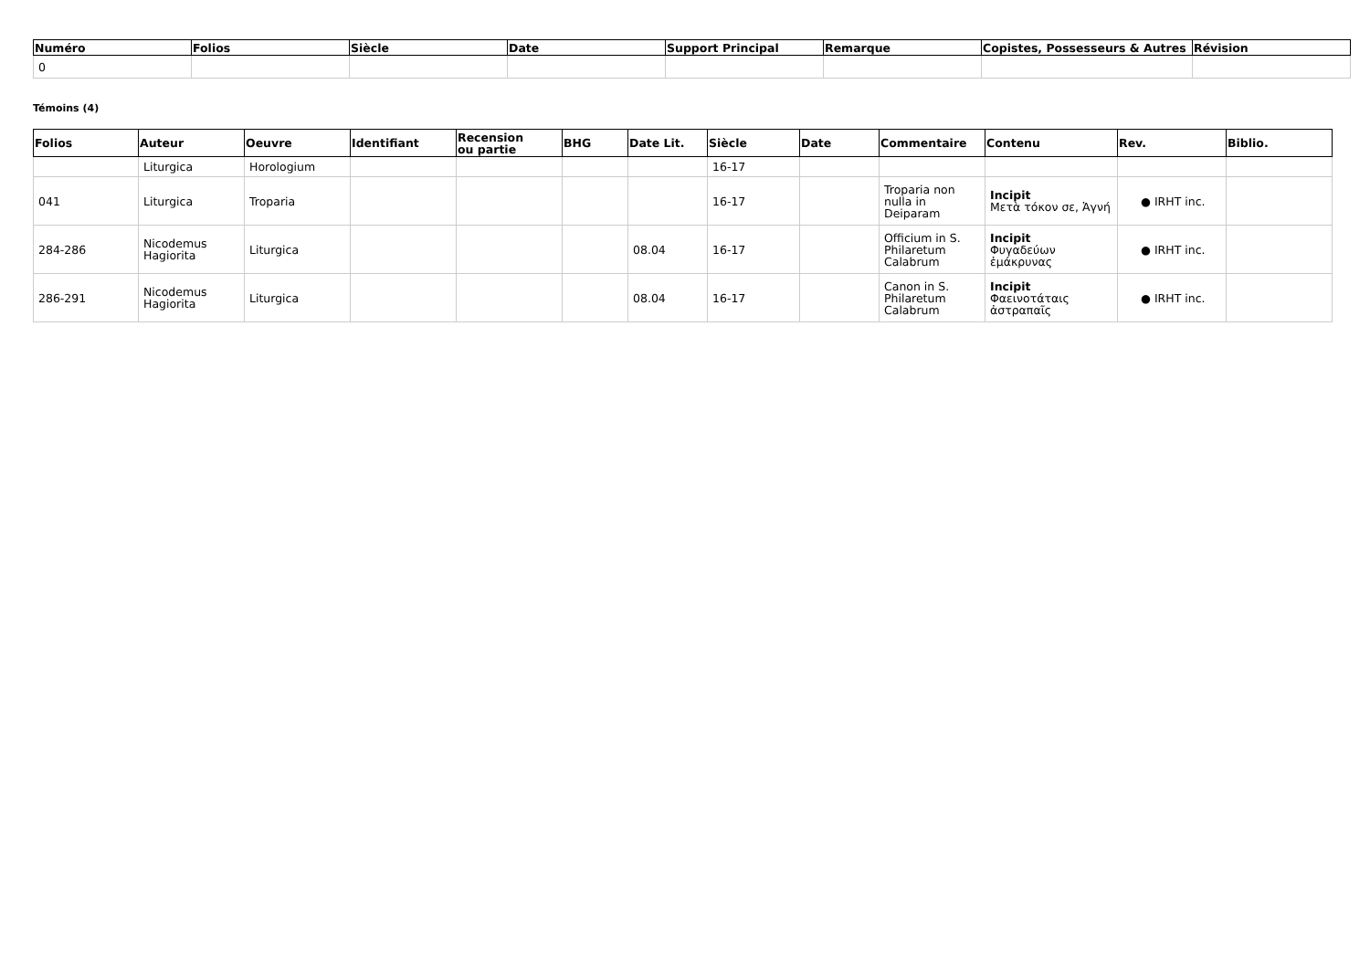| Numéro | Folios | Siècle | Date | Support Principal | Remarque | Copistes, Possesseurs & Autres | Révision |
| --- | --- | --- | --- | --- | --- | --- | --- |
| 0 | | | | | | | |
Témoins (4)
| Folios | Auteur | Oeuvre | Identifiant | Recension ou partie | BHG | Date Lit. | Siècle | Date | Commentaire | Contenu | Rev. | Biblio. |
| --- | --- | --- | --- | --- | --- | --- | --- | --- | --- | --- | --- | --- |
| | Liturgica | Horologium | | | | | 16-17 | | | | | |
| 041 | Liturgica | Troparia | | | | | 16-17 | | Troparia non nulla in Deiparam | Incipit Μετὰ τόκον σε, Ἁγνή | ● IRHT inc. | |
| 284-286 | Nicodemus Hagiorita | Liturgica | | | | 08.04 | 16-17 | | Officium in S. Philaretum Calabrum | Incipit Φυγαδεύων ἐμάκρυνας | ● IRHT inc. | |
| 286-291 | Nicodemus Hagiorita | Liturgica | | | | 08.04 | 16-17 | | Canon in S. Philaretum Calabrum | Incipit Φαεινοτάταις ἀστραπαῖς | ● IRHT inc. | |